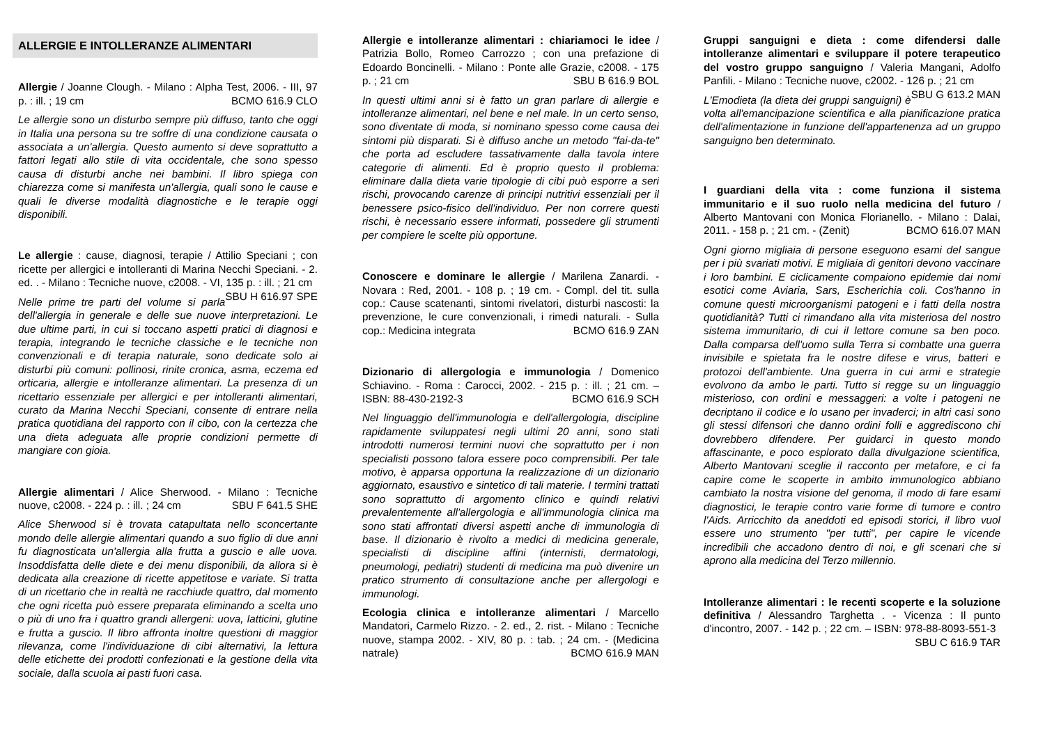ALLERGIE E INTOLLERANZE ALIMENTARI
Allergie / Joanne Clough. - Milano : Alpha Test, 2006. - III, 97 p. : ill. ; 19 cm BCMO 616.9 CLO
Le allergie sono un disturbo sempre più diffuso, tanto che oggi in Italia una persona su tre soffre di una condizione causata o associata a un'allergia. Questo aumento si deve soprattutto a fattori legati allo stile di vita occidentale, che sono spesso causa di disturbi anche nei bambini. Il libro spiega con chiarezza come si manifesta un'allergia, quali sono le cause e quali le diverse modalità diagnostiche e le terapie oggi disponibili.
Le allergie : cause, diagnosi, terapie / Attilio Speciani ; con ricette per allergici e intolleranti di Marina Necchi Speciani. - 2. ed. . - Milano : Tecniche nuove, c2008. - VI, 135 p. : ill. ; 21 cm SBU H 616.97 SPE
Nelle prime tre parti del volume si parla dell'allergia in generale e delle sue nuove interpretazioni. Le due ultime parti, in cui si toccano aspetti pratici di diagnosi e terapia, integrando le tecniche classiche e le tecniche non convenzionali e di terapia naturale, sono dedicate solo ai disturbi più comuni: pollinosi, rinite cronica, asma, eczema ed orticaria, allergie e intolleranze alimentari. La presenza di un ricettario essenziale per allergici e per intolleranti alimentari, curato da Marina Necchi Speciani, consente di entrare nella pratica quotidiana del rapporto con il cibo, con la certezza che una dieta adeguata alle proprie condizioni permette di mangiare con gioia.
Allergie alimentari / Alice Sherwood. - Milano : Tecniche nuove, c2008. - 224 p. : ill. ; 24 cm SBU F 641.5 SHE
Alice Sherwood si è trovata catapultata nello sconcertante mondo delle allergie alimentari quando a suo figlio di due anni fu diagnosticata un'allergia alla frutta a guscio e alle uova. Insoddisfatta delle diete e dei menu disponibili, da allora si è dedicata alla creazione di ricette appetitose e variate. Si tratta di un ricettario che in realtà ne racchiude quattro, dal momento che ogni ricetta può essere preparata eliminando a scelta uno o più di uno fra i quattro grandi allergeni: uova, latticini, glutine e frutta a guscio. Il libro affronta inoltre questioni di maggior rilevanza, come l'individuazione di cibi alternativi, la lettura delle etichette dei prodotti confezionati e la gestione della vita sociale, dalla scuola ai pasti fuori casa.
Allergie e intolleranze alimentari : chiariamoci le idee / Patrizia Bollo, Romeo Carrozzo ; con una prefazione di Edoardo Boncinelli. - Milano : Ponte alle Grazie, c2008. - 175 p. ; 21 cm SBU B 616.9 BOL
In questi ultimi anni si è fatto un gran parlare di allergie e intolleranze alimentari, nel bene e nel male. In un certo senso, sono diventate di moda, si nominano spesso come causa dei sintomi più disparati. Si è diffuso anche un metodo "fai-da-te" che porta ad escludere tassativamente dalla tavola intere categorie di alimenti. Ed è proprio questo il problema: eliminare dalla dieta varie tipologie di cibi può esporre a seri rischi, provocando carenze di principi nutritivi essenziali per il benessere psico-fisico dell'individuo. Per non correre questi rischi, è necessario essere informati, possedere gli strumenti per compiere le scelte più opportune.
Conoscere e dominare le allergie / Marilena Zanardi. - Novara : Red, 2001. - 108 p. ; 19 cm. - Compl. del tit. sulla cop.: Cause scatenanti, sintomi rivelatori, disturbi nascosti: la prevenzione, le cure convenzionali, i rimedi naturali. - Sulla cop.: Medicina integrata BCMO 616.9 ZAN
Dizionario di allergologia e immunologia / Domenico Schiavino. - Roma : Carocci, 2002. - 215 p. : ill. ; 21 cm. – ISBN: 88-430-2192-3 BCMO 616.9 SCH
Nel linguaggio dell'immunologia e dell'allergologia, discipline rapidamente sviluppatesi negli ultimi 20 anni, sono stati introdotti numerosi termini nuovi che soprattutto per i non specialisti possono talora essere poco comprensibili. Per tale motivo, è apparsa opportuna la realizzazione di un dizionario aggiornato, esaustivo e sintetico di tali materie. I termini trattati sono soprattutto di argomento clinico e quindi relativi prevalentemente all'allergologia e all'immunologia clinica ma sono stati affrontati diversi aspetti anche di immunologia di base. Il dizionario è rivolto a medici di medicina generale, specialisti di discipline affini (internisti, dermatologi, pneumologi, pediatri) studenti di medicina ma può divenire un pratico strumento di consultazione anche per allergologi e immunologi.
Ecologia clinica e intolleranze alimentari / Marcello Mandatori, Carmelo Rizzo. - 2. ed., 2. rist. - Milano : Tecniche nuove, stampa 2002. - XIV, 80 p. : tab. ; 24 cm. - (Medicina natrale) BCMO 616.9 MAN
Gruppi sanguigni e dieta : come difendersi dalle intolleranze alimentari e sviluppare il potere terapeutico del vostro gruppo sanguigno / Valeria Mangani, Adolfo Panfili. - Milano : Tecniche nuove, c2002. - 126 p. ; 21 cm SBU G 613.2 MAN
L'Emodieta (la dieta dei gruppi sanguigni) è volta all'emancipazione scientifica e alla pianificazione pratica dell'alimentazione in funzione dell'appartenenza ad un gruppo sanguigno ben determinato.
I guardiani della vita : come funziona il sistema immunitario e il suo ruolo nella medicina del futuro / Alberto Mantovani con Monica Florianello. - Milano : Dalai, 2011. - 158 p. ; 21 cm. - (Zenit) BCMO 616.07 MAN
Ogni giorno migliaia di persone eseguono esami del sangue per i più svariati motivi. E migliaia di genitori devono vaccinare i loro bambini. E ciclicamente compaiono epidemie dai nomi esotici come Aviaria, Sars, Escherichia coli. Cos'hanno in comune questi microorganismi patogeni e i fatti della nostra quotidianità? Tutti ci rimandano alla vita misteriosa del nostro sistema immunitario, di cui il lettore comune sa ben poco. Dalla comparsa dell'uomo sulla Terra si combatte una guerra invisibile e spietata fra le nostre difese e virus, batteri e protozoi dell'ambiente. Una guerra in cui armi e strategie evolvono da ambo le parti. Tutto si regge su un linguaggio misterioso, con ordini e messaggeri: a volte i patogeni ne decriptano il codice e lo usano per invaderci; in altri casi sono gli stessi difensori che danno ordini folli e aggrediscono chi dovrebbero difendere. Per guidarci in questo mondo affascinante, e poco esplorato dalla divulgazione scientifica, Alberto Mantovani sceglie il racconto per metafore, e ci fa capire come le scoperte in ambito immunologico abbiano cambiato la nostra visione del genoma, il modo di fare esami diagnostici, le terapie contro varie forme di tumore e contro l'Aids. Arricchito da aneddoti ed episodi storici, il libro vuol essere uno strumento "per tutti", per capire le vicende incredibili che accadono dentro di noi, e gli scenari che si aprono alla medicina del Terzo millennio.
Intolleranze alimentari : le recenti scoperte e la soluzione definitiva / Alessandro Targhetta . - Vicenza : Il punto d'incontro, 2007. - 142 p. ; 22 cm. – ISBN: 978-88-8093-551-3 SBU C 616.9 TAR